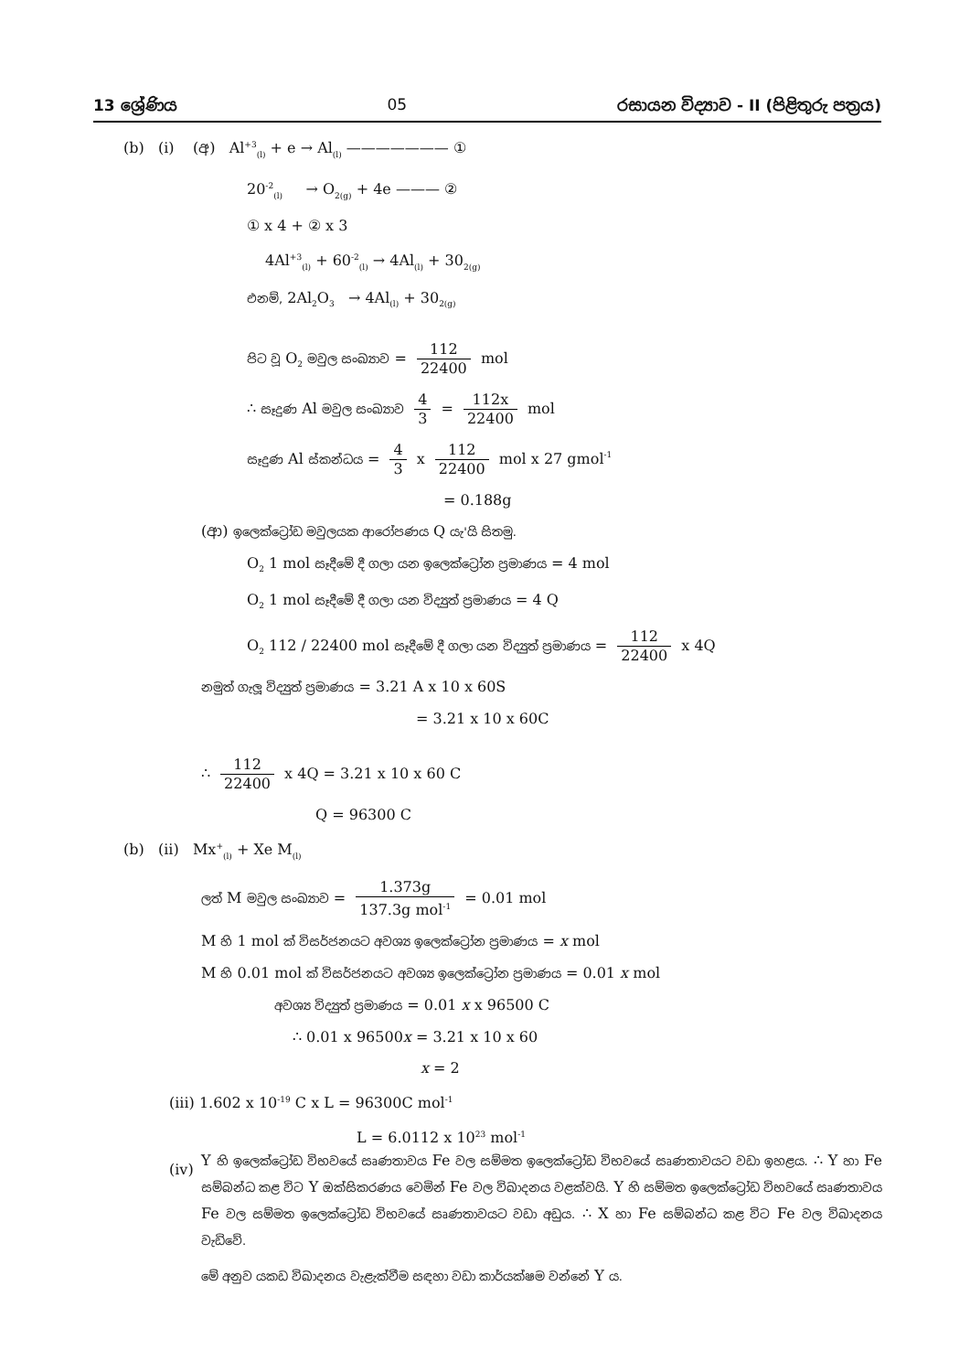13 ශ්‍රේණිය 05 රසායන විද්‍යාව - II (පිළිතුරු පත්‍රය)
(b) (i) (අ) Al<sup>+3</sup><sub>(l)</sub> + e → Al<sub>(l)</sub> ——————— ①
20<sup>-2</sup><sub>(l)</sub> → O<sub>2(g)</sub> + 4e ——— ②
① x 4 + ② x 3
4Al<sup>+3</sup><sub>(l)</sub> + 60<sup>-2</sup><sub>(l)</sub> → 4Al<sub>(l)</sub> + 30<sub>2(g)</sub>
එනම්, 2Al<sub>2</sub>O<sub>3</sub> → 4Al<sub>(l)</sub> + 30<sub>2(g)</sub>
පිට වූ O<sub>2</sub> මවුල සංඛ්‍යාව = 112 22400 mol
∴ සෑදුණ Al මවුල සංඛ්‍යාව 4 3 = 112x 22400 mol
සෑදුණ Al ස්කන්ධය = 4 3 x 112 22400 mol x 27 gmol<sup>-1</sup>
= 0.188g
(ආ) ඉලෙක්ට්‍රෝඩ මවුලයක ආරෝපණය Q යැ'යි සිතමු.
O<sub>2</sub> 1 mol සෑදීමේ දී ගලා යන ඉලෙක්ට්‍රෝන ප්‍රමාණය = 4 mol
O<sub>2</sub> 1 mol සෑදීමේ දී ගලා යන විද්‍යුත් ප්‍රමාණය = 4 Q
O<sub>2</sub> 112 / 22400 mol සෑදීමේ දී ගලා යන විද්‍යුත් ප්‍රමාණය = 112 22400 x 4Q
නමුත් ගැලූ විද්‍යුත් ප්‍රමාණය = 3.21 A x 10 x 60S
= 3.21 x 10 x 60C
∴ 112 22400 x 4Q = 3.21 x 10 x 60 C
Q = 96300 C
(b) (ii) Mx<sup>+</sup><sub>(l)</sub> + Xe M<sub>(l)</sub>
ලත් M මවුල සංඛ්‍යාව = 1.373g 137.3g mol<sup>-1</sup> = 0.01 mol
M හි 1 mol ක් විසර්ජනයට අවශ්‍ය ඉලෙක්ට්‍රෝන ප්‍රමාණය = x mol
M හි 0.01 mol ක් විසර්ජනයට අවශ්‍ය ඉලෙක්ට්‍රෝන ප්‍රමාණය = 0.01 x mol
අවශ්‍ය විද්‍යුත් ප්‍රමාණය = 0.01 x x 96500 C
∴ 0.01 x 96500x = 3.21 x 10 x 60
x = 2
(iii) 1.602 x 10<sup>-19</sup> C x L = 96300C mol<sup>-1</sup>
L = 6.0112 x 10<sup>23</sup> mol<sup>-1</sup>
(iv)
Y හි ඉලෙක්ට්‍රෝඩ විභවයේ සෘණතාවය Fe වල සම්මත ඉලෙක්ට්‍රෝඩ විභවයේ සෘණතාවයට වඩා ඉහළය. ∴ Y හා Fe සම්බන්ධ කළ විට Y ඔක්සිකරණය වෙමින් Fe වල විඛාදනය වළක්වයි. Y හි සම්මත ඉලෙක්ට්‍රෝඩ විභවයේ සෘණතාවය Fe වල සම්මත ඉලෙක්ට්‍රෝඩ විභවයේ සෘණතාවයට වඩා අඩුය. ∴ X හා Fe සම්බන්ධ කළ විට Fe වල විඛාදනය වැඩිවේ.
මේ අනුව යකඩ විඛාදනය වැළැක්වීම සඳහා වඩා කාර්යක්ෂම වන්නේ Y ය.